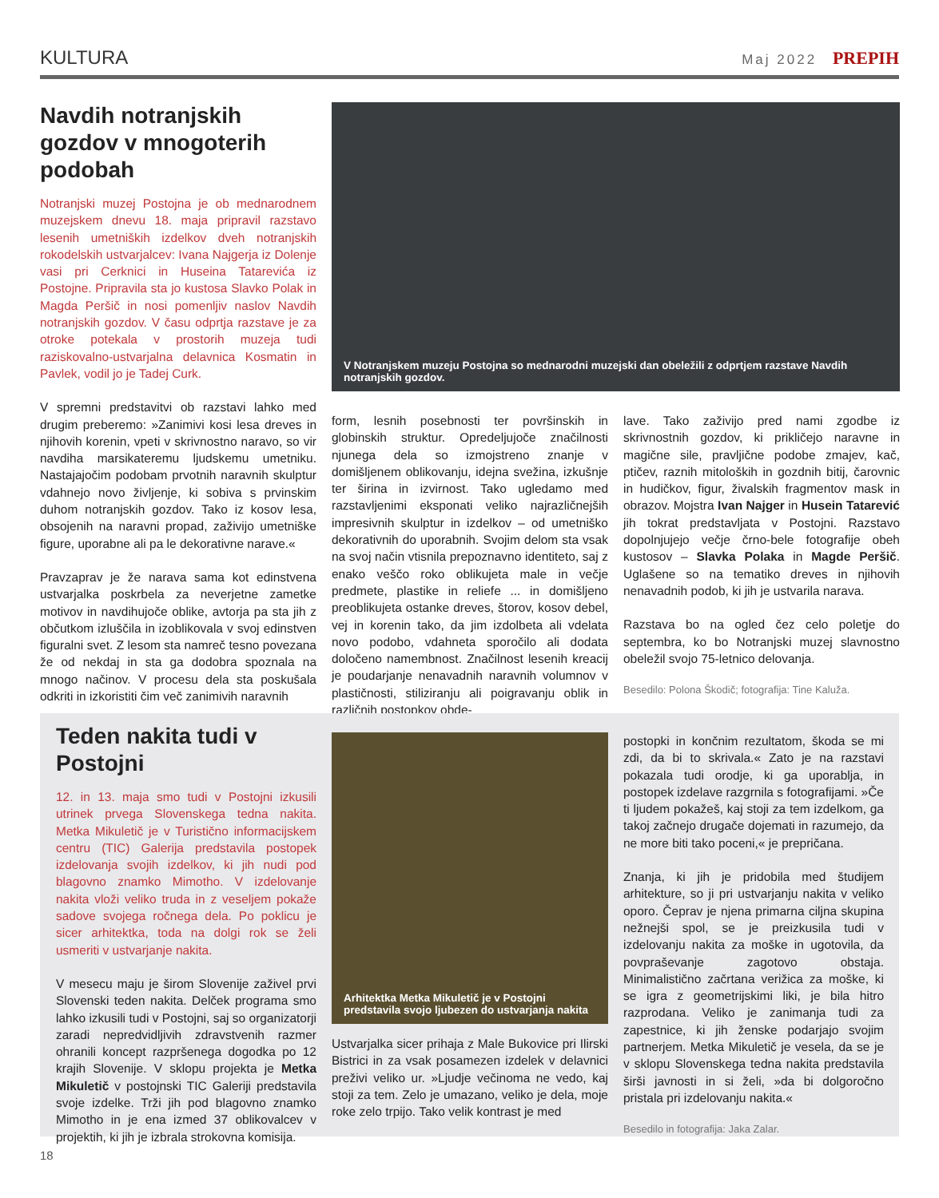KULTURA Maj 2022 PREPIH
Navdih notranjskih gozdov v mnogoterih podobah
Notranjski muzej Postojna je ob mednarodnem muzejskem dnevu 18. maja pripravil razstavo lesenih umetniških izdelkov dveh notranjskih rokodelskih ustvarjalcev: Ivana Najgerja iz Dolenje vasi pri Cerknici in Huseina Tatarevića iz Postojne. Pripravila sta jo kustosa Slavko Polak in Magda Peršič in nosi pomenljiv naslov Navdih notranjskih gozdov. V času odprtja razstave je za otroke potekala v prostorih muzeja tudi raziskovalno-ustvarjalna delavnica Kosmatin in Pavlek, vodil jo je Tadej Curk.
V spremni predstavitvi ob razstavi lahko med drugim preberemo: »Zanimivi kosi lesa dreves in njihovih korenin, vpeti v skrivnostno naravo, so vir navdiha marsikateremu ljudskemu umetniku. Nastajajočim podobam prvotnih naravnih skulptur vdahnejo novo življenje, ki sobiva s prvinskim duhom notranjskih gozdov. Tako iz kosov lesa, obsojenih na naravni propad, zaživijo umetniške figure, uporabne ali pa le dekorativne narave.«
Pravzaprav je že narava sama kot edinstvena ustvarjalka poskrbela za neverjetne zametke motivov in navdihujoče oblike, avtorja pa sta jih z občutkom izluščila in izoblikovala v svoj edinstven figuralni svet. Z lesom sta namreč tesno povezana že od nekdaj in sta ga dodobra spoznala na mnogo načinov. V procesu dela sta poskušala odkriti in izkoristiti čim več zanimivih naravnih
V Notranjskem muzeju Postojna so mednarodni muzejski dan obeležili z odprtjem razstave Navdih notranjskih gozdov.
form, lesnih posebnosti ter površinskih in globinskih struktur. Opredeljujoče značilnosti njunega dela so izmojstreno znanje v domišljenem oblikovanju, idejna svežina, izkušnje ter širina in izvirnost. Tako ugledamo med razstavljenimi eksponati veliko najrazličnejših impresivnih skulptur in izdelkov – od umetniško dekorativnih do uporabnih. Svojim delom sta vsak na svoj način vtisnila prepoznavno identiteto, saj z enako veščo roko oblikujeta male in večje predmete, plastike in reliefe ... in domišljeno preoblikujeta ostanke dreves, štorov, kosov debel, vej in korenin tako, da jim izdolbeta ali vdelata novo podobo, vdahneta sporočilo ali dodata določeno namembnost. Značilnost lesenih kreacij je poudarjanje nenavadnih naravnih volumnov v plastičnosti, stiliziranju ali poigravanju oblik in različnih postopkov obde-
lave. Tako zaživijo pred nami zgodbe iz skrivnostnih gozdov, ki prikličejo naravne in magične sile, pravljične podobe zmajev, kač, ptičev, raznih mitoloških in gozdnih bitij, čarovnic in hudičkov, figur, živalskih fragmentov mask in obrazov. Mojstra Ivan Najger in Husein Tatarević jih tokrat predstavljata v Postojni. Razstavo dopolnjujejo večje črno-bele fotografije obeh kustosov – Slavka Polaka in Magde Peršič. Uglašene so na tematiko dreves in njihovih nenavadnih podob, ki jih je ustvarila narava.
Razstava bo na ogled čez celo poletje do septembra, ko bo Notranjski muzej slavnostno obeležil svojo 75-letnico delovanja.
Besedilo: Polona Škodič; fotografija: Tine Kaluža.
Teden nakita tudi v Postojni
12. in 13. maja smo tudi v Postojni izkusili utrinek prvega Slovenskega tedna nakita. Metka Mikuletič je v Turistično informacijskem centru (TIC) Galerija predstavila postopek izdelovanja svojih izdelkov, ki jih nudi pod blagovno znamko Mimotho. V izdelovanje nakita vloži veliko truda in z veseljem pokaže sadove svojega ročnega dela. Po poklicu je sicer arhitektka, toda na dolgi rok se želi usmeriti v ustvarjanje nakita.
V mesecu maju je širom Slovenije zaživel prvi Slovenski teden nakita. Delček programa smo lahko izkusili tudi v Postojni, saj so organizatorji zaradi nepredvidljivih zdravstvenih razmer ohranili koncept razpršenega dogodka po 12 krajih Slovenije. V sklopu projekta je Metka Mikuletič v postojnski TIC Galeriji predstavila svoje izdelke. Trži jih pod blagovno znamko Mimotho in je ena izmed 37 oblikovalcev v projektih, ki jih je izbrala strokovna komisija.
Arhitektka Metka Mikuletič je v Postojni predstavila svojo ljubezen do ustvarjanja nakita
Ustvarjalka sicer prihaja z Male Bukovice pri Ilirski Bistrici in za vsak posamezen izdelek v delavnici preživi veliko ur. »Ljudje večinoma ne vedo, kaj stoji za tem. Zelo je umazano, veliko je dela, moje roke zelo trpijo. Tako velik kontrast je med
postopki in končnim rezultatom, škoda se mi zdi, da bi to skrivala.« Zato je na razstavi pokazala tudi orodje, ki ga uporablja, in postopek izdelave razgrnila s fotografijami. »Če ti ljudem pokažeš, kaj stoji za tem izdelkom, ga takoj začnejo drugače dojemati in razumejo, da ne more biti tako poceni,« je prepričana.
Znanja, ki jih je pridobila med študijem arhitekture, so ji pri ustvarjanju nakita v veliko oporo. Čeprav je njena primarna ciljna skupina nežnejši spol, se je preizkusila tudi v izdelovanju nakita za moške in ugotovila, da povpraševanje zagotovo obstaja. Minimalistično začrtana verižica za moške, ki se igra z geometrijskimi liki, je bila hitro razprodana. Veliko je zanimanja tudi za zapestnice, ki jih ženske podarjajo svojim partnerjem. Metka Mikuletič je vesela, da se je v sklopu Slovenskega tedna nakita predstavila širši javnosti in si želi, »da bi dolgoročno pristala pri izdelovanju nakita.«
Besedilo in fotografija: Jaka Zalar.
18